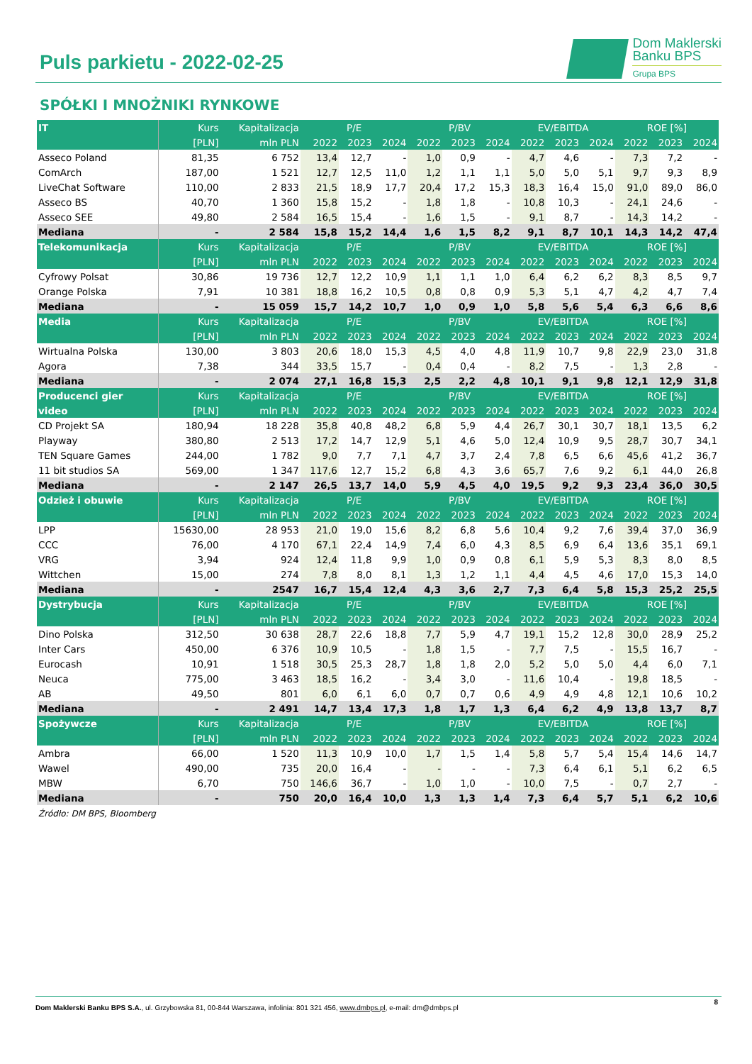Puls parkietu - 2022-02-25
Dom Maklerski
Banku BPS
Grupa BPS
SPÓŁKI I MNOŻNIKI RYNKOWE
| IT | Kurs | Kapitalizacja | P/E | | | P/BV | | | EV/EBITDA | | | ROE [%] | | |
| | [PLN] | mln PLN | 2022 | 2023 | 2024 | 2022 | 2023 | 2024 | 2022 | 2023 | 2024 | 2022 | 2023 | 2024 |
| Asseco Poland | 81,35 | 6 752 | 13,4 | 12,7 | - | 1,0 | 0,9 | - | 4,7 | 4,6 | - | 7,3 | 7,2 | - |
| ComArch | 187,00 | 1 521 | 12,7 | 12,5 | 11,0 | 1,2 | 1,1 | 1,1 | 5,0 | 5,0 | 5,1 | 9,7 | 9,3 | 8,9 |
| LiveChat Software | 110,00 | 2 833 | 21,5 | 18,9 | 17,7 | 20,4 | 17,2 | 15,3 | 18,3 | 16,4 | 15,0 | 91,0 | 89,0 | 86,0 |
| Asseco BS | 40,70 | 1 360 | 15,8 | 15,2 | - | 1,8 | 1,8 | - | 10,8 | 10,3 | - | 24,1 | 24,6 | - |
| Asseco SEE | 49,80 | 2 584 | 16,5 | 15,4 | - | 1,6 | 1,5 | - | 9,1 | 8,7 | - | 14,3 | 14,2 | - |
| Mediana | - | 2 584 | 15,8 | 15,2 | 14,4 | 1,6 | 1,5 | 8,2 | 9,1 | 8,7 | 10,1 | 14,3 | 14,2 | 47,4 |
| Telekomunikacja | Kurs | Kapitalizacja | P/E | | | P/BV | | | EV/EBITDA | | | ROE [%] | | |
| | [PLN] | mln PLN | 2022 | 2023 | 2024 | 2022 | 2023 | 2024 | 2022 | 2023 | 2024 | 2022 | 2023 | 2024 |
| Cyfrowy Polsat | 30,86 | 19 736 | 12,7 | 12,2 | 10,9 | 1,1 | 1,1 | 1,0 | 6,4 | 6,2 | 6,2 | 8,3 | 8,5 | 9,7 |
| Orange Polska | 7,91 | 10 381 | 18,8 | 16,2 | 10,5 | 0,8 | 0,8 | 0,9 | 5,3 | 5,1 | 4,7 | 4,2 | 4,7 | 7,4 |
| Mediana | - | 15 059 | 15,7 | 14,2 | 10,7 | 1,0 | 0,9 | 1,0 | 5,8 | 5,6 | 5,4 | 6,3 | 6,6 | 8,6 |
| Media | Kurs | Kapitalizacja | P/E | | | P/BV | | | EV/EBITDA | | | ROE [%] | | |
| | [PLN] | mln PLN | 2022 | 2023 | 2024 | 2022 | 2023 | 2024 | 2022 | 2023 | 2024 | 2022 | 2023 | 2024 |
| Wirtualna Polska | 130,00 | 3 803 | 20,6 | 18,0 | 15,3 | 4,5 | 4,0 | 4,8 | 11,9 | 10,7 | 9,8 | 22,9 | 23,0 | 31,8 |
| Agora | 7,38 | 344 | 33,5 | 15,7 | - | 0,4 | 0,4 | - | 8,2 | 7,5 | - | 1,3 | 2,8 | - |
| Mediana | - | 2 074 | 27,1 | 16,8 | 15,3 | 2,5 | 2,2 | 4,8 | 10,1 | 9,1 | 9,8 | 12,1 | 12,9 | 31,8 |
| Producenci gier | Kurs | Kapitalizacja | P/E | | | P/BV | | | EV/EBITDA | | | ROE [%] | | |
| video | [PLN] | mln PLN | 2022 | 2023 | 2024 | 2022 | 2023 | 2024 | 2022 | 2023 | 2024 | 2022 | 2023 | 2024 |
| CD Projekt SA | 180,94 | 18 228 | 35,8 | 40,8 | 48,2 | 6,8 | 5,9 | 4,4 | 26,7 | 30,1 | 30,7 | 18,1 | 13,5 | 6,2 |
| Playway | 380,80 | 2 513 | 17,2 | 14,7 | 12,9 | 5,1 | 4,6 | 5,0 | 12,4 | 10,9 | 9,5 | 28,7 | 30,7 | 34,1 |
| TEN Square Games | 244,00 | 1 782 | 9,0 | 7,7 | 7,1 | 4,7 | 3,7 | 2,4 | 7,8 | 6,5 | 6,6 | 45,6 | 41,2 | 36,7 |
| 11 bit studios SA | 569,00 | 1 347 | 117,6 | 12,7 | 15,2 | 6,8 | 4,3 | 3,6 | 65,7 | 7,6 | 9,2 | 6,1 | 44,0 | 26,8 |
| Mediana | - | 2 147 | 26,5 | 13,7 | 14,0 | 5,9 | 4,5 | 4,0 | 19,5 | 9,2 | 9,3 | 23,4 | 36,0 | 30,5 |
| Odzież i obuwie | Kurs | Kapitalizacja | P/E | | | P/BV | | | EV/EBITDA | | | ROE [%] | | |
| | [PLN] | mln PLN | 2022 | 2023 | 2024 | 2022 | 2023 | 2024 | 2022 | 2023 | 2024 | 2022 | 2023 | 2024 |
| LPP | 15630,00 | 28 953 | 21,0 | 19,0 | 15,6 | 8,2 | 6,8 | 5,6 | 10,4 | 9,2 | 7,6 | 39,4 | 37,0 | 36,9 |
| CCC | 76,00 | 4 170 | 67,1 | 22,4 | 14,9 | 7,4 | 6,0 | 4,3 | 8,5 | 6,9 | 6,4 | 13,6 | 35,1 | 69,1 |
| VRG | 3,94 | 924 | 12,4 | 11,8 | 9,9 | 1,0 | 0,9 | 0,8 | 6,1 | 5,9 | 5,3 | 8,3 | 8,0 | 8,5 |
| Wittchen | 15,00 | 274 | 7,8 | 8,0 | 8,1 | 1,3 | 1,2 | 1,1 | 4,4 | 4,5 | 4,6 | 17,0 | 15,3 | 14,0 |
| Mediana | - | 2547 | 16,7 | 15,4 | 12,4 | 4,3 | 3,6 | 2,7 | 7,3 | 6,4 | 5,8 | 15,3 | 25,2 | 25,5 |
| Dystrybucja | Kurs | Kapitalizacja | P/E | | | P/BV | | | EV/EBITDA | | | ROE [%] | | |
| | [PLN] | mln PLN | 2022 | 2023 | 2024 | 2022 | 2023 | 2024 | 2022 | 2023 | 2024 | 2022 | 2023 | 2024 |
| Dino Polska | 312,50 | 30 638 | 28,7 | 22,6 | 18,8 | 7,7 | 5,9 | 4,7 | 19,1 | 15,2 | 12,8 | 30,0 | 28,9 | 25,2 |
| Inter Cars | 450,00 | 6 376 | 10,9 | 10,5 | - | 1,8 | 1,5 | - | 7,7 | 7,5 | - | 15,5 | 16,7 | - |
| Eurocash | 10,91 | 1 518 | 30,5 | 25,3 | 28,7 | 1,8 | 1,8 | 2,0 | 5,2 | 5,0 | 5,0 | 4,4 | 6,0 | 7,1 |
| Neuca | 775,00 | 3 463 | 18,5 | 16,2 | - | 3,4 | 3,0 | - | 11,6 | 10,4 | - | 19,8 | 18,5 | - |
| AB | 49,50 | 801 | 6,0 | 6,1 | 6,0 | 0,7 | 0,7 | 0,6 | 4,9 | 4,9 | 4,8 | 12,1 | 10,6 | 10,2 |
| Mediana | - | 2 491 | 14,7 | 13,4 | 17,3 | 1,8 | 1,7 | 1,3 | 6,4 | 6,2 | 4,9 | 13,8 | 13,7 | 8,7 |
| Spożywcze | Kurs | Kapitalizacja | P/E | | | P/BV | | | EV/EBITDA | | | ROE [%] | | |
| | [PLN] | mln PLN | 2022 | 2023 | 2024 | 2022 | 2023 | 2024 | 2022 | 2023 | 2024 | 2022 | 2023 | 2024 |
| Ambra | 66,00 | 1 520 | 11,3 | 10,9 | 10,0 | 1,7 | 1,5 | 1,4 | 5,8 | 5,7 | 5,4 | 15,4 | 14,6 | 14,7 |
| Wawel | 490,00 | 735 | 20,0 | 16,4 | - | - | - | - | 7,3 | 6,4 | 6,1 | 5,1 | 6,2 | 6,5 |
| MBW | 6,70 | 750 | 146,6 | 36,7 | - | 1,0 | 1,0 | - | 10,0 | 7,5 | - | 0,7 | 2,7 | - |
| Mediana | - | 750 | 20,0 | 16,4 | 10,0 | 1,3 | 1,3 | 1,4 | 7,3 | 6,4 | 5,7 | 5,1 | 6,2 | 10,6 |
Źródło: DM BPS, Bloomberg
8
Dom Maklerski Banku BPS S.A., ul. Grzybowska 81, 00-844 Warszawa, infolinia: 801 321 456, www.dmbps.pl, e-mail: dm@dmbps.pl